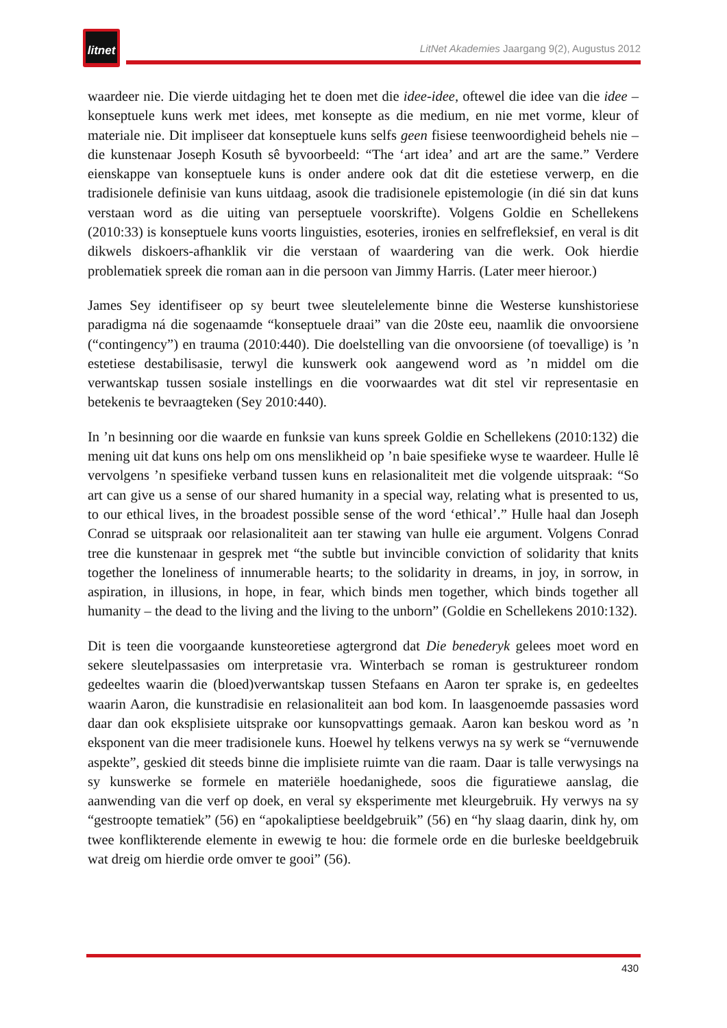litnet
LitNet Akademies Jaargang 9(2), Augustus 2012
waardeer nie. Die vierde uitdaging het te doen met die idee-idee, oftewel die idee van die idee – konseptuele kuns werk met idees, met konsepte as die medium, en nie met vorme, kleur of materiale nie. Dit impliseer dat konseptuele kuns selfs geen fisiese teenwoordigheid behels nie – die kunstenaar Joseph Kosuth sê byvoorbeeld: “The ‘art idea’ and art are the same.” Verdere eienskappe van konseptuele kuns is onder andere ook dat dit die estetiese verwerp, en die tradisionele definisie van kuns uitdaag, asook die tradisionele epistemologie (in dié sin dat kuns verstaan word as die uiting van perseptuele voorskrifte). Volgens Goldie en Schellekens (2010:33) is konseptuele kuns voorts linguisties, esoteries, ironies en selfrefleksief, en veral is dit dikwels diskoers-afhanklik vir die verstaan of waardering van die werk. Ook hierdie problematiek spreek die roman aan in die persoon van Jimmy Harris. (Later meer hieroor.)
James Sey identifiseer op sy beurt twee sleutelelemente binne die Westerse kunshistoriese paradigma ná die sogenaamde “konseptuele draai” van die 20ste eeu, naamlik die onvoorsiene (“contingency”) en trauma (2010:440). Die doelstelling van die onvoorsiene (of toevallige) is ’n estetiese destabilisasie, terwyl die kunswerk ook aangewend word as ’n middel om die verwantskap tussen sosiale instellings en die voorwaardes wat dit stel vir representasie en betekenis te bevraagteken (Sey 2010:440).
In ’n besinning oor die waarde en funksie van kuns spreek Goldie en Schellekens (2010:132) die mening uit dat kuns ons help om ons menslikheid op ’n baie spesifieke wyse te waardeer. Hulle lê vervolgens ’n spesifieke verband tussen kuns en relasionaliteit met die volgende uitspraak: “So art can give us a sense of our shared humanity in a special way, relating what is presented to us, to our ethical lives, in the broadest possible sense of the word ‘ethical’.” Hulle haal dan Joseph Conrad se uitspraak oor relasionaliteit aan ter stawing van hulle eie argument. Volgens Conrad tree die kunstenaar in gesprek met “the subtle but invincible conviction of solidarity that knits together the loneliness of innumerable hearts; to the solidarity in dreams, in joy, in sorrow, in aspiration, in illusions, in hope, in fear, which binds men together, which binds together all humanity – the dead to the living and the living to the unborn” (Goldie en Schellekens 2010:132).
Dit is teen die voorgaande kunsteoretiese agtergrond dat Die benederyk gelees moet word en sekere sleutelpassasies om interpretasie vra. Winterbach se roman is gestruktureer rondom gedeeltes waarin die (bloed)verwantskap tussen Stefaans en Aaron ter sprake is, en gedeeltes waarin Aaron, die kunstradisie en relasionaliteit aan bod kom. In laasgenoemde passasies word daar dan ook eksplisiete uitsprake oor kunsopvattings gemaak. Aaron kan beskou word as ’n eksponent van die meer tradisionele kuns. Hoewel hy telkens verwys na sy werk se “vernuwende aspekte”, geskied dit steeds binne die implisiete ruimte van die raam. Daar is talle verwysings na sy kunswerke se formele en materiële hoedanighede, soos die figuratiewe aanslag, die aanwending van die verf op doek, en veral sy eksperimente met kleurgebruik. Hy verwys na sy “gestroopte tematiek” (56) en “apokaliptiese beeldgebruik” (56) en “hy slaag daarin, dink hy, om twee konflikterende elemente in ewewig te hou: die formele orde en die burleske beeldgebruik wat dreig om hierdie orde omver te gooi” (56).
430